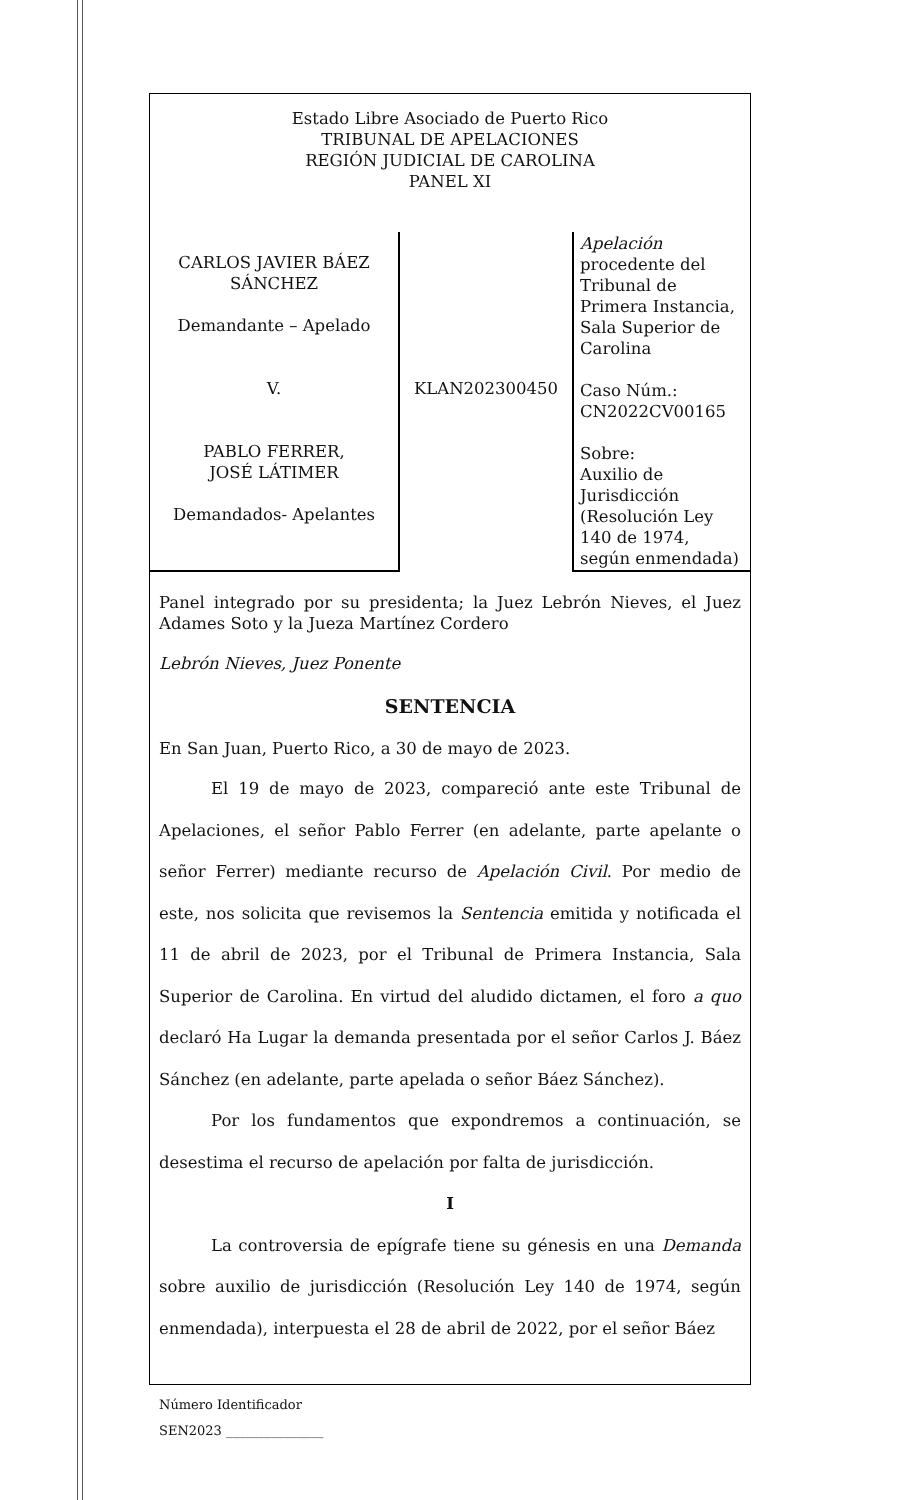Estado Libre Asociado de Puerto Rico
TRIBUNAL DE APELACIONES
REGIÓN JUDICIAL DE CAROLINA
PANEL XI
| CARLOS JAVIER BÁEZ SÁNCHEZ Demandante – Apelado V. PABLO FERRER, JOSÉ LÁTIMER Demandados- Apelantes | KLAN202300450 | Apelación procedente del Tribunal de Primera Instancia, Sala Superior de Carolina Caso Núm.: CN2022CV00165 Sobre: Auxilio de Jurisdicción (Resolución Ley 140 de 1974, según enmendada) |
Panel integrado por su presidenta; la Juez Lebrón Nieves, el Juez Adames Soto y la Jueza Martínez Cordero
Lebrón Nieves, Juez Ponente
SENTENCIA
En San Juan, Puerto Rico, a 30 de mayo de 2023.
El 19 de mayo de 2023, compareció ante este Tribunal de Apelaciones, el señor Pablo Ferrer (en adelante, parte apelante o señor Ferrer) mediante recurso de Apelación Civil. Por medio de este, nos solicita que revisemos la Sentencia emitida y notificada el 11 de abril de 2023, por el Tribunal de Primera Instancia, Sala Superior de Carolina. En virtud del aludido dictamen, el foro a quo declaró Ha Lugar la demanda presentada por el señor Carlos J. Báez Sánchez (en adelante, parte apelada o señor Báez Sánchez).
Por los fundamentos que expondremos a continuación, se desestima el recurso de apelación por falta de jurisdicción.
I
La controversia de epígrafe tiene su génesis en una Demanda sobre auxilio de jurisdicción (Resolución Ley 140 de 1974, según enmendada), interpuesta el 28 de abril de 2022, por el señor Báez
Número Identificador
SEN2023 _______________